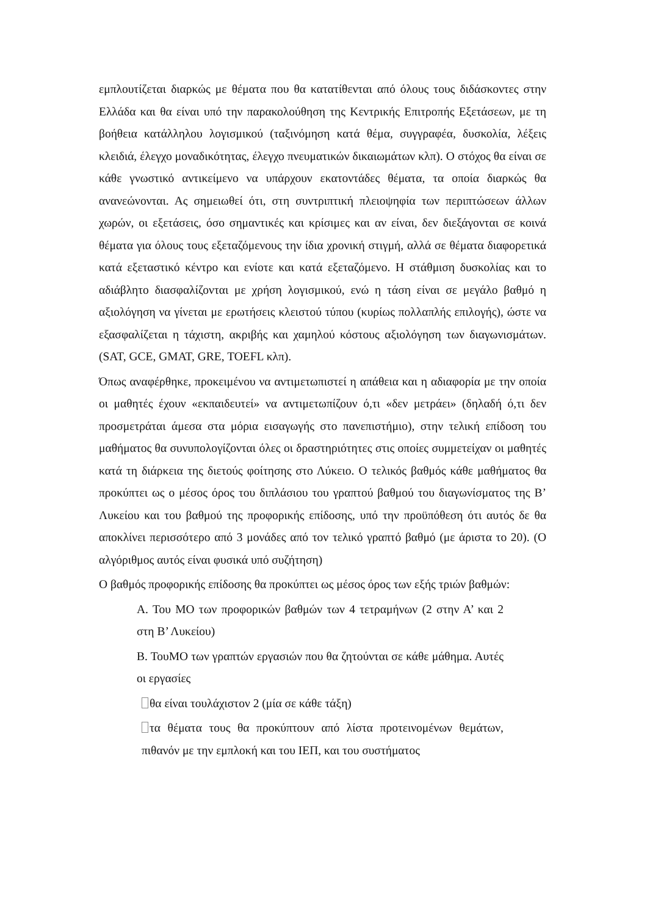εμπλουτίζεται διαρκώς με θέματα που θα κατατίθενται από όλους τους διδάσκοντες στην Ελλάδα και θα είναι υπό την παρακολούθηση της Κεντρικής Επιτροπής Εξετάσεων, με τη βοήθεια κατάλληλου λογισμικού (ταξινόμηση κατά θέμα, συγγραφέα, δυσκολία, λέξεις κλειδιά, έλεγχο μοναδικότητας, έλεγχο πνευματικών δικαιωμάτων κλπ). Ο στόχος θα είναι σε κάθε γνωστικό αντικείμενο να υπάρχουν εκατοντάδες θέματα, τα οποία διαρκώς θα ανανεώνονται. Ας σημειωθεί ότι, στη συντριπτική πλειοψηφία των περιπτώσεων άλλων χωρών, οι εξετάσεις, όσο σημαντικές και κρίσιμες και αν είναι, δεν διεξάγονται σε κοινά θέματα για όλους τους εξεταζόμενους την ίδια χρονική στιγμή, αλλά σε θέματα διαφορετικά κατά εξεταστικό κέντρο και ενίοτε και κατά εξεταζόμενο. Η στάθμιση δυσκολίας και το αδιάβλητο διασφαλίζονται με χρήση λογισμικού, ενώ η τάση είναι σε μεγάλο βαθμό η αξιολόγηση να γίνεται με ερωτήσεις κλειστού τύπου (κυρίως πολλαπλής επιλογής), ώστε να εξασφαλίζεται η τάχιστη, ακριβής και χαμηλού κόστους αξιολόγηση των διαγωνισμάτων. (SAT, GCE, GMAT, GRE, TOEFL κλπ).
Όπως αναφέρθηκε, προκειμένου να αντιμετωπιστεί η απάθεια και η αδιαφορία με την οποία οι μαθητές έχουν «εκπαιδευτεί» να αντιμετωπίζουν ό,τι «δεν μετράει» (δηλαδή ό,τι δεν προσμετράται άμεσα στα μόρια εισαγωγής στο πανεπιστήμιο), στην τελική επίδοση του μαθήματος θα συνυπολογίζονται όλες οι δραστηριότητες στις οποίες συμμετείχαν οι μαθητές κατά τη διάρκεια της διετούς φοίτησης στο Λύκειο. Ο τελικός βαθμός κάθε μαθήματος θα προκύπτει ως ο μέσος όρος του διπλάσιου του γραπτού βαθμού του διαγωνίσματος της Β’ Λυκείου και του βαθμού της προφορικής επίδοσης, υπό την προϋπόθεση ότι αυτός δε θα αποκλίνει περισσότερο από 3 μονάδες από τον τελικό γραπτό βαθμό (με άριστα το 20). (Ο αλγόριθμος αυτός είναι φυσικά υπό συζήτηση)
Ο βαθμός προφορικής επίδοσης θα προκύπτει ως μέσος όρος των εξής τριών βαθμών:
Α. Του ΜΟ των προφορικών βαθμών των 4 τετραμήνων (2 στην Α’ και 2 στη Β’ Λυκείου)
Β. ΤουΜΟ των γραπτών εργασιών που θα ζητούνται σε κάθε μάθημα. Αυτές οι εργασίες
θα είναι τουλάχιστον 2 (μία σε κάθε τάξη)
τα θέματα τους θα προκύπτουν από λίστα προτεινομένων θεμάτων, πιθανόν με την εμπλοκή και του ΙΕΠ, και του συστήματος